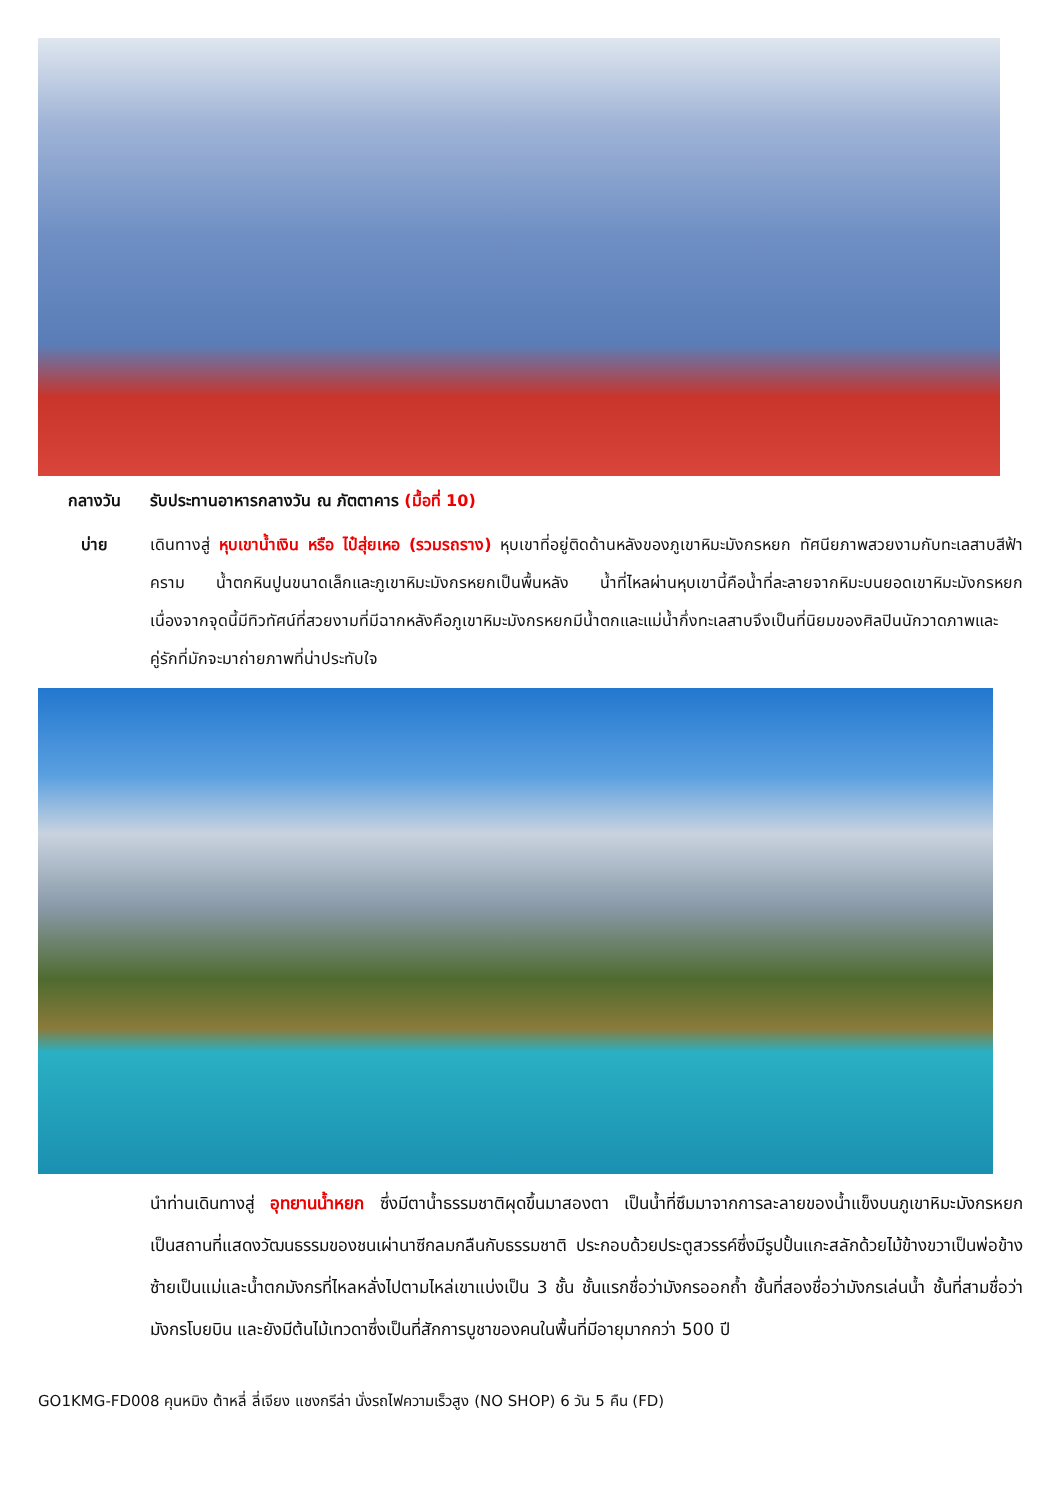กลางวัน รับประทานอาหารกลางวัน ณ ภัตตาคาร (มื้อที่ 10)
บ่าย เดินทางสู่ หุบเขาน้ำเงิน หรือ ไป๋สุ่ยเหอ (รวมรถราง) หุบเขาที่อยู่ติดด้านหลังของภูเขาหิมะมังกรหยก ทัศนียภาพสวยงามกับทะเลสาบสีฟ้าคราม น้ำตกหินปูนขนาดเล็กและภูเขาหิมะมังกรหยกเป็นพื้นหลัง น้ำที่ไหลผ่านหุบเขานี้คือน้ำที่ละลายจากหิมะบนยอดเขาหิมะมังกรหยก เนื่องจากจุดนี้มีทิวทัศน์ที่สวยงามที่มีฉากหลังคือภูเขาหิมะมังกรหยกมีน้ำตกและแม่น้ำกึ่งทะเลสาบจึงเป็นที่นิยมของศิลปินนักวาดภาพและคู่รักที่มักจะมาถ่ายภาพที่น่าประทับใจ
นำท่านเดินทางสู่ อุทยานน้ำหยก ซึ่งมีตาน้ำธรรมชาติผุดขึ้นมาสองตา เป็นน้ำที่ซึมมาจากการละลายของน้ำแข็งบนภูเขาหิมะมังกรหยก เป็นสถานที่แสดงวัฒนธรรมของชนเผ่านาซีกลมกลืนกับธรรมชาติ ประกอบด้วยประตูสวรรค์ซึ่งมีรูปปั้นแกะสลักด้วยไม้ข้างขวาเป็นพ่อข้างซ้ายเป็นแม่และน้ำตกมังกรที่ไหลหลั่งไปตามไหล่เขาแบ่งเป็น 3 ชั้น ชั้นแรกชื่อว่ามังกรออกถ้ำ ชั้นที่สองชื่อว่ามังกรเล่นน้ำ ชั้นที่สามชื่อว่ามังกรโบยบิน และยังมีต้นไม้เทวดาซึ่งเป็นที่สักการบูชาของคนในพื้นที่มีอายุมากกว่า 500 ปี
GO1KMG-FD008 คุนหมิง ต้าหลี่ ลี่เจียง แชงกรีล่า นั่งรถไฟความเร็วสูง (NO SHOP) 6 วัน 5 คืน (FD)